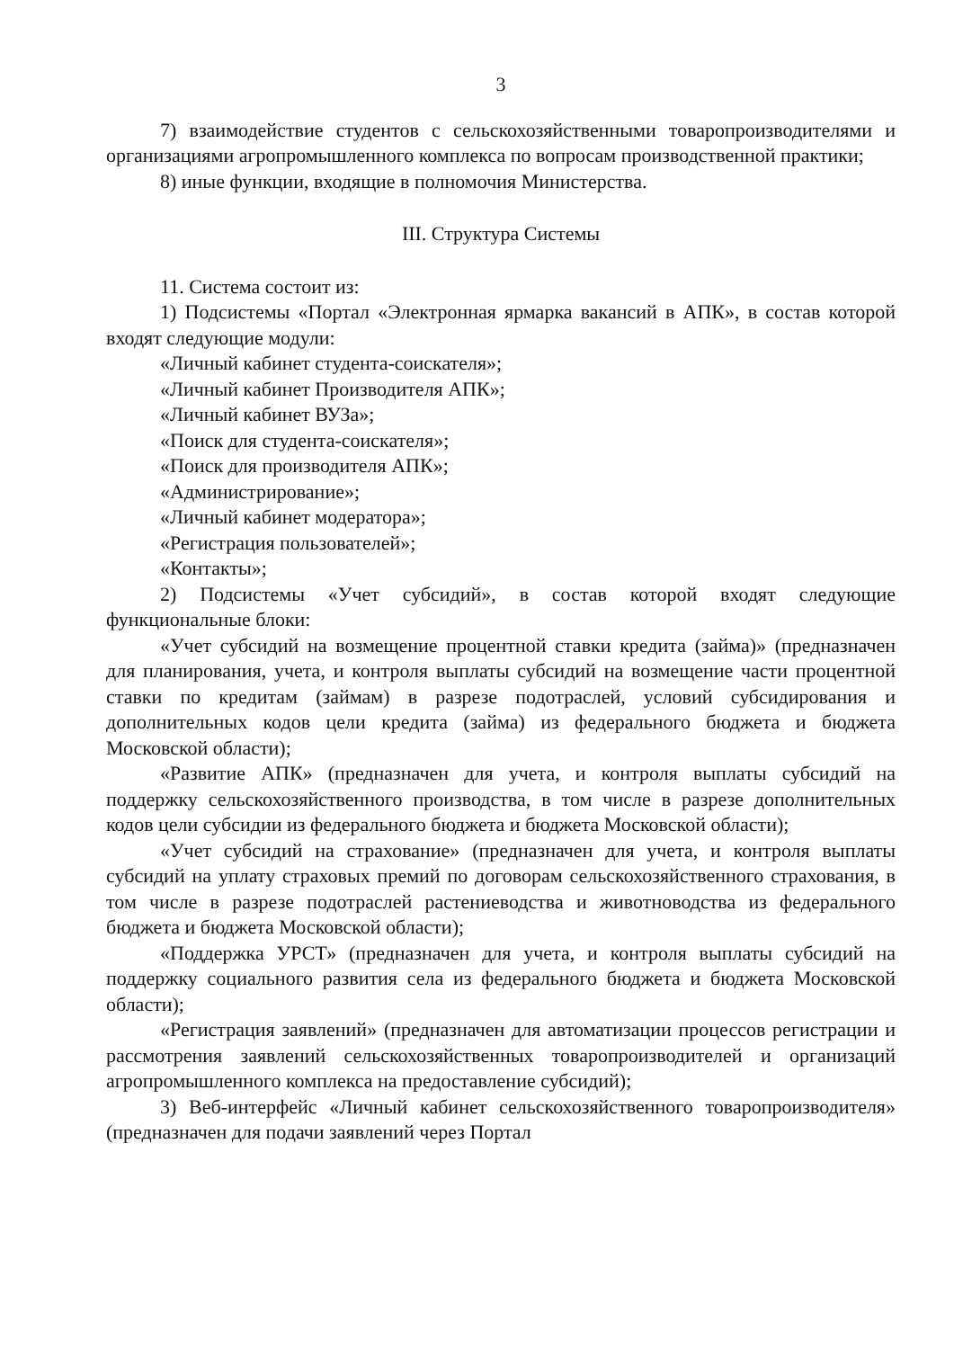3
7) взаимодействие студентов с сельскохозяйственными товаропроизводителями и организациями агропромышленного комплекса по вопросам производственной практики;
8) иные функции, входящие в полномочия Министерства.
III. Структура Системы
11. Система состоит из:
1) Подсистемы «Портал «Электронная ярмарка вакансий в АПК», в состав которой входят следующие модули:
«Личный кабинет студента-соискателя»;
«Личный кабинет Производителя АПК»;
«Личный кабинет ВУЗа»;
«Поиск для студента-соискателя»;
«Поиск для производителя АПК»;
«Администрирование»;
«Личный кабинет модератора»;
«Регистрация пользователей»;
«Контакты»;
2) Подсистемы «Учет субсидий», в состав которой входят следующие функциональные блоки:
«Учет субсидий на возмещение процентной ставки кредита (займа)» (предназначен для планирования, учета, и контроля выплаты субсидий на возмещение части процентной ставки по кредитам (займам) в разрезе подотраслей, условий субсидирования и дополнительных кодов цели кредита (займа) из федерального бюджета и бюджета Московской области);
«Развитие АПК» (предназначен для учета, и контроля выплаты субсидий на поддержку сельскохозяйственного производства, в том числе в разрезе дополнительных кодов цели субсидии из федерального бюджета и бюджета Московской области);
«Учет субсидий на страхование» (предназначен для учета, и контроля выплаты субсидий на уплату страховых премий по договорам сельскохозяйственного страхования, в том числе в разрезе подотраслей растениеводства и животноводства из федерального бюджета и бюджета Московской области);
«Поддержка УРСТ» (предназначен для учета, и контроля выплаты субсидий на поддержку социального развития села из федерального бюджета и бюджета Московской области);
«Регистрация заявлений» (предназначен для автоматизации процессов регистрации и рассмотрения заявлений сельскохозяйственных товаропроизводителей и организаций агропромышленного комплекса на предоставление субсидий);
3) Веб-интерфейс «Личный кабинет сельскохозяйственного товаропроизводителя» (предназначен для подачи заявлений через Портал